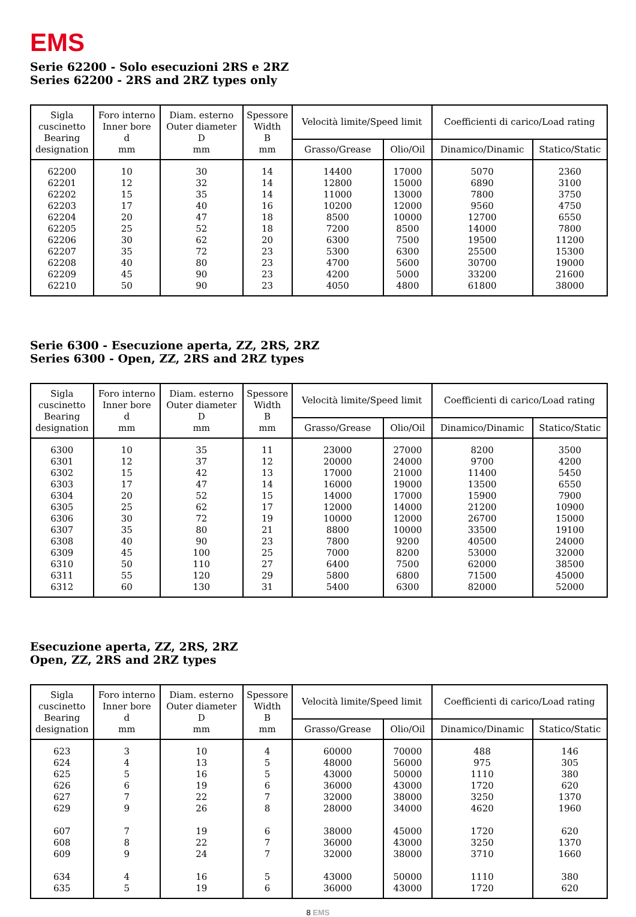EMS
Serie 62200 - Solo esecuzioni 2RS e 2RZ
Series 62200 - 2RS and 2RZ types only
| Sigla cuscinetto Bearing designation | Foro interno Inner bore d mm | Diam. esterno Outer diameter D mm | Spessore Width B mm | Velocità limite/Speed limit | | Coefficienti di carico/Load rating | |
| --- | --- | --- | --- | --- | --- | --- | --- |
| | | | | Grasso/Grease | Olio/Oil | Dinamico/Dinamic | Statico/Static |
| 62200 62201 62202 62203 62204 62205 62206 62207 62208 62209 62210 | 10 12 15 17 20 25 30 35 40 45 50 | 30 32 35 40 47 52 62 72 80 90 90 | 14 14 14 16 18 18 20 23 23 23 23 | 14400 12800 11000 10200 8500 7200 6300 5300 4700 4200 4050 | 17000 15000 13000 12000 10000 8500 7500 6300 5600 5000 4800 | 5070 6890 7800 9560 12700 14000 19500 25500 30700 33200 61800 | 2360 3100 3750 4750 6550 7800 11200 15300 19000 21600 38000 |
Serie 6300 - Esecuzione aperta, ZZ, 2RS, 2RZ
Series 6300 - Open, ZZ, 2RS and 2RZ types
| Sigla cuscinetto Bearing designation | Foro interno Inner bore d mm | Diam. esterno Outer diameter D mm | Spessore Width B mm | Velocità limite/Speed limit | | Coefficienti di carico/Load rating | |
| --- | --- | --- | --- | --- | --- | --- | --- |
| | | | | Grasso/Grease | Olio/Oil | Dinamico/Dinamic | Statico/Static |
| 6300 6301 6302 6303 6304 6305 6306 6307 6308 6309 6310 6311 6312 | 10 12 15 17 20 25 30 35 40 45 50 55 60 | 35 37 42 47 52 62 72 80 90 100 110 120 130 | 11 12 13 14 15 17 19 21 23 25 27 29 31 | 23000 20000 17000 16000 14000 12000 10000 8800 7800 7000 6400 5800 5400 | 27000 24000 21000 19000 17000 14000 12000 10000 9200 8200 7500 6800 6300 | 8200 9700 11400 13500 15900 21200 26700 33500 40500 53000 62000 71500 82000 | 3500 4200 5450 6550 7900 10900 15000 19100 24000 32000 38500 45000 52000 |
Esecuzione aperta, ZZ, 2RS, 2RZ
Open, ZZ, 2RS and 2RZ types
| Sigla cuscinetto Bearing designation | Foro interno Inner bore d mm | Diam. esterno Outer diameter D mm | Spessore Width B mm | Velocità limite/Speed limit | | Coefficienti di carico/Load rating | |
| --- | --- | --- | --- | --- | --- | --- | --- |
| | | | | Grasso/Grease | Olio/Oil | Dinamico/Dinamic | Statico/Static |
| 623 624 625 626 627 629 607 608 609 634 635 | 3 4 5 6 7 9 7 8 9 4 5 | 10 13 16 19 22 26 19 22 24 16 19 | 4 5 5 6 7 8 6 7 7 5 6 | 60000 48000 43000 36000 32000 28000 38000 36000 32000 43000 36000 | 70000 56000 50000 43000 38000 34000 45000 43000 38000 50000 43000 | 488 975 1110 1720 3250 4620 1720 3250 3710 1110 1720 | 146 305 380 620 1370 1960 620 1370 1660 380 620 |
8 EMS